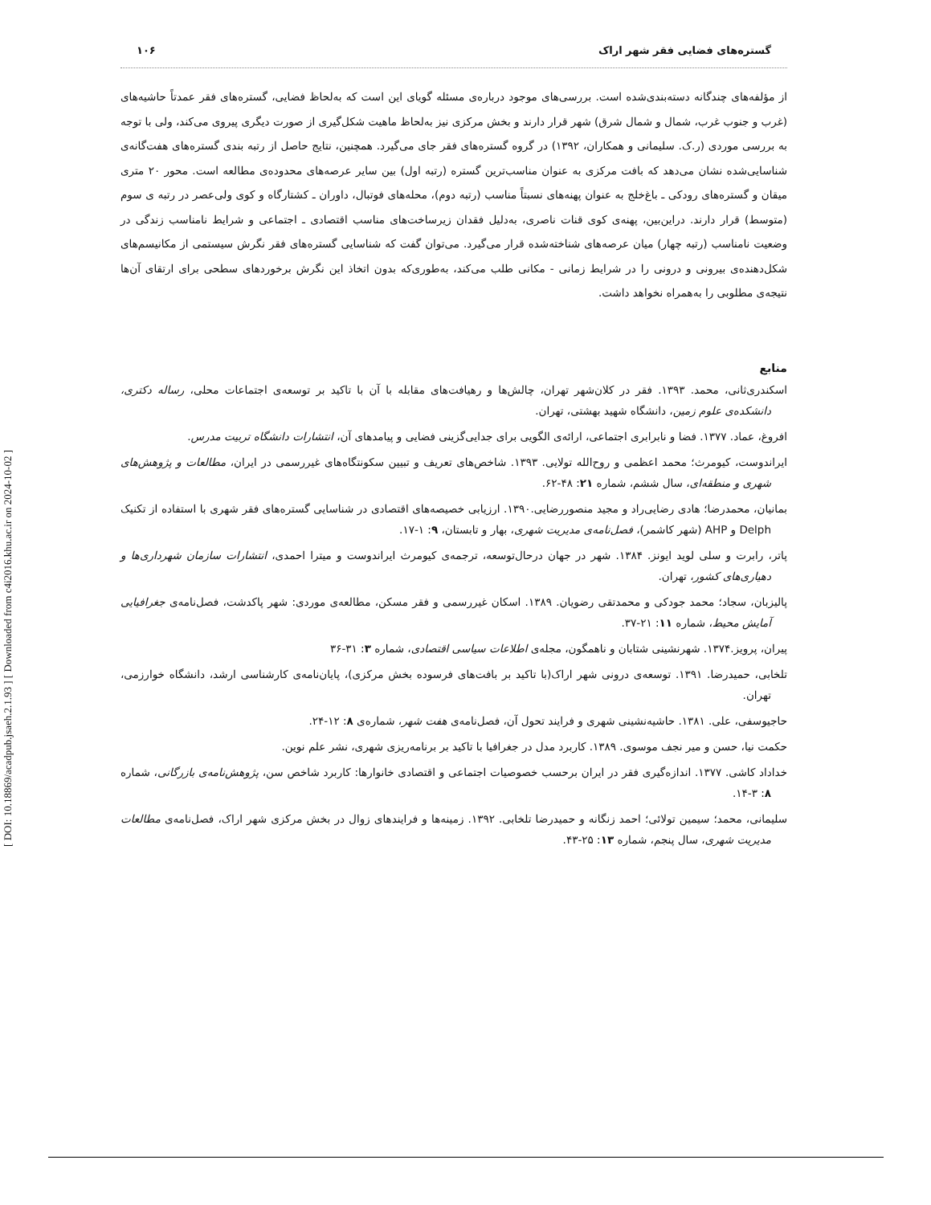[ DOI: 10.18869/acadpub.jsaeh.2.1.93 ] [ Downloaded from c4i2016.khu.ac.ir on 2024-10-02 ]
گستره‌های فضایی فقر شهر اراک ۱۰۶
از مؤلفه‌های چندگانه دسته‌بندی‌شده است. بررسی‌های موجود درباره‌ی مسئله گویای این است که به‌لحاظ فضایی، گستره‌های فقر عمدتاً حاشیه‌های (غرب و جنوب غرب، شمال و شمال شرق) شهر قرار دارند و بخش مرکزی نیز به‌لحاظ ماهیت شکل‌گیری از صورت دیگری پیروی می‌کند، ولی با توجه به بررسی موردی (ر.ک. سلیمانی و همکاران، ۱۳۹۲) در گروه گستره‌های فقر جای می‌گیرد. همچنین، نتایج حاصل از رتبه بندی گستره‌های هفت‌گانه‌ی شناسایی‌شده نشان می‌دهد که بافت مرکزی به عنوان مناسب‌ترین گستره (رتبه اول) بین سایر عرصه‌های محدوده‌ی مطالعه است. محور ۲۰ متری میقان و گستره‌های رودکی ـ باغ‌خلج به عنوان پهنه‌های نسبتاً مناسب (رتبه دوم)، محله‌های فوتبال، داوران ـ کشتارگاه و کوی ولی‌عصر در رتبه ی سوم (متوسط) قرار دارند. دراین‌بین، پهنه‌ی کوی قنات ناصری، به‌دلیل فقدان زیرساخت‌های مناسب اقتصادی ـ اجتماعی و شرایط نامناسب زندگی در وضعیت نامناسب (رتبه چهار) میان عرصه‌های شناخته‌شده قرار می‌گیرد. می‌توان گفت که شناسایی گستره‌های فقر نگرش سیستمی از مکانیسم‌های شکل‌دهنده‌ی بیرونی و درونی را در شرایط زمانی - مکانی طلب می‌کند، به‌طوری‌که بدون اتخاذ این نگرش برخوردهای سطحی برای ارتقای آن‌ها نتیجه‌ی مطلوبی را به‌همراه نخواهد داشت.
منابع
اسکندری‌ثانی، محمد. ۱۳۹۳. فقر در کلان‌شهر تهران، چالش‌ها و رهیافت‌های مقابله با آن با تاکید بر توسعه‌ی اجتماعات محلی، رساله دکتری، دانشکده‌ی علوم زمین، دانشگاه شهید بهشتی، تهران.
افروغ، عماد. ۱۳۷۷. فضا و نابرابری اجتماعی، ارائه‌ی الگویی برای جدایی‌گزینی فضایی و پیامدهای آن، انتشارات دانشگاه تربیت مدرس.
ایراندوست، کیومرث؛ محمد اعظمی و روح‌الله تولایی. ۱۳۹۳. شاخص‌های تعریف و تبیین سکونتگاه‌های غیررسمی در ایران، مطالعات و پژوهش‌های شهری و منطقه‌ای، سال ششم، شماره ۲۱: ۴۸-۶۲.
بمانیان، محمدرضا؛ هادی رضایی‌راد و مجید منصوررضایی.۱۳۹۰. ارزیابی خصیصه‌های اقتصادی در شناسایی گستره‌های فقر شهری با استفاده از تکنیک Delph و AHP (شهر کاشمر)، فصل‌نامه‌ی مدیریت شهری، بهار و تابستان، ۹: ۱-۱۷.
پاتر، رابرت و سلی لوید ایونز. ۱۳۸۴. شهر در جهان درحال‌توسعه، ترجمه‌ی کیومرث ایراندوست و میترا احمدی، انتشارات سازمان شهرداری‌ها و دهیاری‌های کشور، تهران.
پالیزبان، سجاد؛ محمد جودکی و محمدتقی رضویان. ۱۳۸۹. اسکان غیررسمی و فقر مسکن، مطالعه‌ی موردی: شهر پاکدشت، فصل‌نامه‌ی جغرافیایی آمایش محیط، شماره ۱۱: ۲۱-۳۷.
پیران، پرویز.۱۳۷۴. شهرنشینی شتابان و ناهمگون، مجله‌ی اطلاعات سیاسی اقتصادی، شماره ۳: ۳۱-۳۶
تلخابی، حمیدرضا. ۱۳۹۱. توسعه‌ی درونی شهر اراک(با تاکید بر بافت‌های فرسوده بخش مرکزی)، پایان‌نامه‌ی کارشناسی ارشد، دانشگاه خوارزمی، تهران.
حاجیوسفی، علی. ۱۳۸۱. حاشیه‌نشینی شهری و فرایند تحول آن، فصل‌نامه‌ی هفت شهر، شماره‌ی ۸: ۱۲-۲۴.
حکمت نیا، حسن و میر نجف موسوی. ۱۳۸۹. کاربرد مدل در جغرافیا با تاکید بر برنامه‌ریزی شهری، نشر علم نوین.
خداداد کاشی. ۱۳۷۷. اندازه‌گیری فقر در ایران برحسب خصوصیات اجتماعی و اقتصادی خانوارها: کاربرد شاخص سن، پژوهش‌نامه‌ی بازرگانی، شماره ۸: ۳-۱۴.
سلیمانی، محمد؛ سیمین تولائی؛ احمد زنگانه و حمیدرضا تلخابی. ۱۳۹۲. زمینه‌ها و فرایندهای زوال در بخش مرکزی شهر اراک، فصل‌نامه‌ی مطالعات مدیریت شهری، سال پنجم، شماره ۱۳: ۲۵-۴۳.